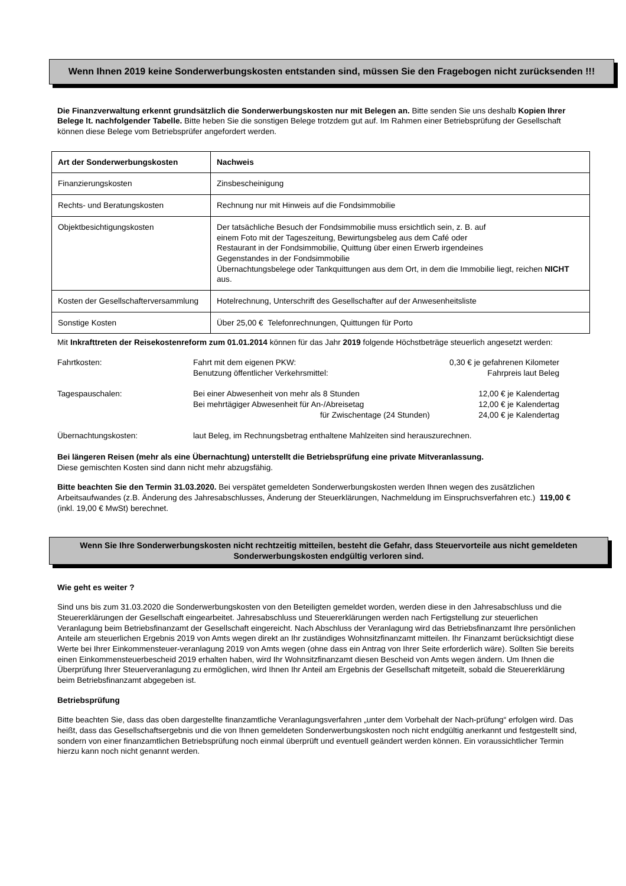Wenn Ihnen 2019 keine Sonderwerbungskosten entstanden sind, müssen Sie den Fragebogen nicht zurücksenden !!!
Die Finanzverwaltung erkennt grundsätzlich die Sonderwerbungskosten nur mit Belegen an. Bitte senden Sie uns deshalb Kopien Ihrer Belege lt. nachfolgender Tabelle. Bitte heben Sie die sonstigen Belege trotzdem gut auf. Im Rahmen einer Betriebsprüfung der Gesellschaft können diese Belege vom Betriebsprüfer angefordert werden.
| Art der Sonderwerbungskosten | Nachweis |
| --- | --- |
| Finanzierungskosten | Zinsbescheinigung |
| Rechts- und Beratungskosten | Rechnung nur mit Hinweis auf die Fondsimmobilie |
| Objektbesichtigungskosten | Der tatsächliche Besuch der Fondsimmobilie muss ersichtlich sein, z. B. auf einem Foto mit der Tageszeitung, Bewirtungsbeleg aus dem Café oder Restaurant in der Fondsimmobilie, Quittung über einen Erwerb irgendeines Gegenstandes in der Fondsimmobilie Übernachtungsbelege oder Tankquittungen aus dem Ort, in dem die Immobilie liegt, reichen NICHT aus. |
| Kosten der Gesellschafterversammlung | Hotelrechnung, Unterschrift des Gesellschafter auf der Anwesenheitsliste |
| Sonstige Kosten | Über 25,00 € Telefonrechnungen, Quittungen für Porto |
Mit Inkrafttreten der Reisekostenreform zum 01.01.2014 können für das Jahr 2019 folgende Höchstbeträge steuerlich angesetzt werden:
| Fahrtkosten: | Fahrt mit dem eigenen PKW: Benutzung öffentlicher Verkehrsmittel: | 0,30 € je gefahrenen Kilometer Fahrpreis laut Beleg |
| Tagespauschalen: | Bei einer Abwesenheit von mehr als 8 Stunden Bei mehrtägiger Abwesenheit für An-/Abreisetag für Zwischentage (24 Stunden) | 12,00 € je Kalendertag 12,00 € je Kalendertag 24,00 € je Kalendertag |
| Übernachtungskosten: | laut Beleg, im Rechnungsbetrag enthaltene Mahlzeiten sind herauszurechnen. | |
Bei längeren Reisen (mehr als eine Übernachtung) unterstellt die Betriebsprüfung eine private Mitveranlassung.
Diese gemischten Kosten sind dann nicht mehr abzugsfähig.
Bitte beachten Sie den Termin 31.03.2020. Bei verspätet gemeldeten Sonderwerbungskosten werden Ihnen wegen des zusätzlichen Arbeitsaufwandes (z.B. Änderung des Jahresabschlusses, Änderung der Steuerklärungen, Nachmeldung im Einspruchsverfahren etc.) 119,00 € (inkl. 19,00 € MwSt) berechnet.
Wenn Sie Ihre Sonderwerbungskosten nicht rechtzeitig mitteilen, besteht die Gefahr, dass Steuervorteile aus nicht gemeldeten Sonderwerbungskosten endgültig verloren sind.
Wie geht es weiter ?
Sind uns bis zum 31.03.2020 die Sonderwerbungskosten von den Beteiligten gemeldet worden, werden diese in den Jahresabschluss und die Steuererklärungen der Gesellschaft eingearbeitet. Jahresabschluss und Steuererklärungen werden nach Fertigstellung zur steuerlichen Veranlagung beim Betriebsfinanzamt der Gesellschaft eingereicht. Nach Abschluss der Veranlagung wird das Betriebsfinanzamt Ihre persönlichen Anteile am steuerlichen Ergebnis 2019 von Amts wegen direkt an Ihr zuständiges Wohnsitzfinanzamt mitteilen. Ihr Finanzamt berücksichtigt diese Werte bei Ihrer Einkommensteuer-veranlagung 2019 von Amts wegen (ohne dass ein Antrag von Ihrer Seite erforderlich wäre). Sollten Sie bereits einen Einkommensteuerbescheid 2019 erhalten haben, wird Ihr Wohnsitzfinanzamt diesen Bescheid von Amts wegen ändern. Um Ihnen die Überprüfung Ihrer Steuerveranlagung zu ermöglichen, wird Ihnen Ihr Anteil am Ergebnis der Gesellschaft mitgeteilt, sobald die Steuererklärung beim Betriebsfinanzamt abgegeben ist.
Betriebsprüfung
Bitte beachten Sie, dass das oben dargestellte finanzamtliche Veranlagungsverfahren „unter dem Vorbehalt der Nach-prüfung“ erfolgen wird. Das heißt, dass das Gesellschaftsergebnis und die von Ihnen gemeldeten Sonderwerbungskosten noch nicht endgültig anerkannt und festgestellt sind, sondern von einer finanzamtlichen Betriebsprüfung noch einmal überprüft und eventuell geändert werden können. Ein voraussichtlicher Termin hierzu kann noch nicht genannt werden.